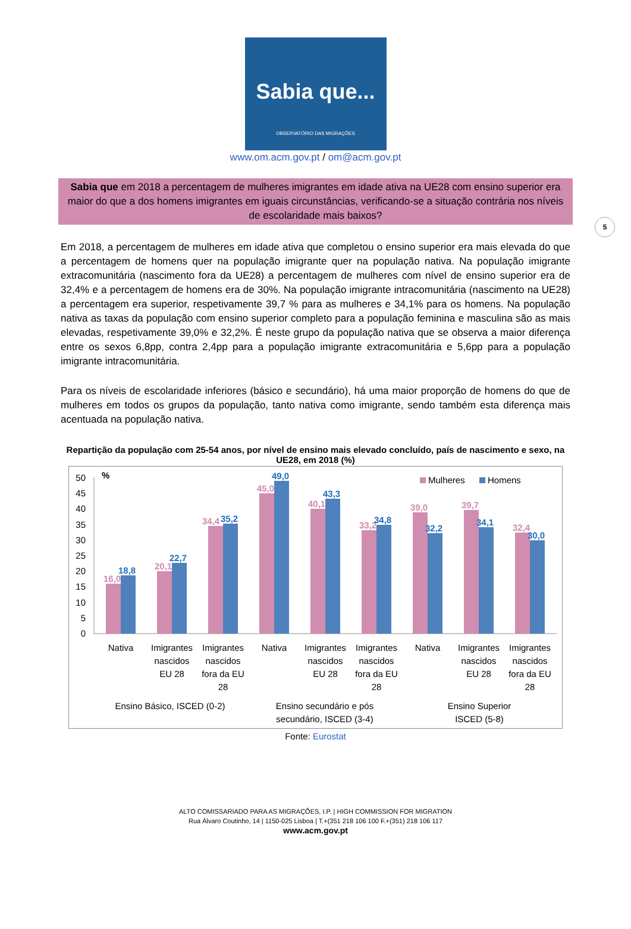Sabia que...
OBSERVATÓRIO DAS MIGRAÇÕES
www.om.acm.gov.pt / om@acm.gov.pt
5
Sabia que em 2018 a percentagem de mulheres imigrantes em idade ativa na UE28 com ensino superior era maior do que a dos homens imigrantes em iguais circunstâncias, verificando-se a situação contrária nos níveis de escolaridade mais baixos?
Em 2018, a percentagem de mulheres em idade ativa que completou o ensino superior era mais elevada do que a percentagem de homens quer na população imigrante quer na população nativa. Na população imigrante extracomunitária (nascimento fora da UE28) a percentagem de mulheres com nível de ensino superior era de 32,4% e a percentagem de homens era de 30%. Na população imigrante intracomunitária (nascimento na UE28) a percentagem era superior, respetivamente 39,7 % para as mulheres e 34,1% para os homens. Na população nativa as taxas da população com ensino superior completo para a população feminina e masculina são as mais elevadas, respetivamente 39,0% e 32,2%. É neste grupo da população nativa que se observa a maior diferença entre os sexos 6,8pp, contra 2,4pp para a população imigrante extracomunitária e 5,6pp para a população imigrante intracomunitária.
Para os níveis de escolaridade inferiores (básico e secundário), há uma maior proporção de homens do que de mulheres em todos os grupos da população, tanto nativa como imigrante, sendo também esta diferença mais acentuada na população nativa.
Repartição da população com 25-54 anos, por nível de ensino mais elevado concluído, país de nascimento e sexo, na UE28, em 2018 (%)
%
50
45
40
35
30
25
20
15
10
5
0
Mulheres
Homens
16,0
18,8
20,1
22,7
34,4
35,2
45,0
49,0
40,1
43,3
33,2
34,8
39,0
32,2
39,7
34,1
32,4
30,0
Nativa
Imigrantes
nascidos
EU 28
Imigrantes
nascidos
fora da EU
28
Nativa
Imigrantes
nascidos
EU 28
Imigrantes
nascidos
fora da EU
28
Nativa
Imigrantes
nascidos
EU 28
Imigrantes
nascidos
fora da EU
28
Ensino Básico, ISCED (0-2)
Ensino secundário e pós
secundário, ISCED (3-4)
Ensino Superior
ISCED (5-8)
Fonte: Eurostat
ALTO COMISSARIADO PARA AS MIGRAÇÕES, I.P. | HIGH COMMISSION FOR MIGRATION
Rua Álvaro Coutinho, 14 | 1150-025 Lisboa | T.+(351 218 106 100 F.+(351) 218 106 117
www.acm.gov.pt